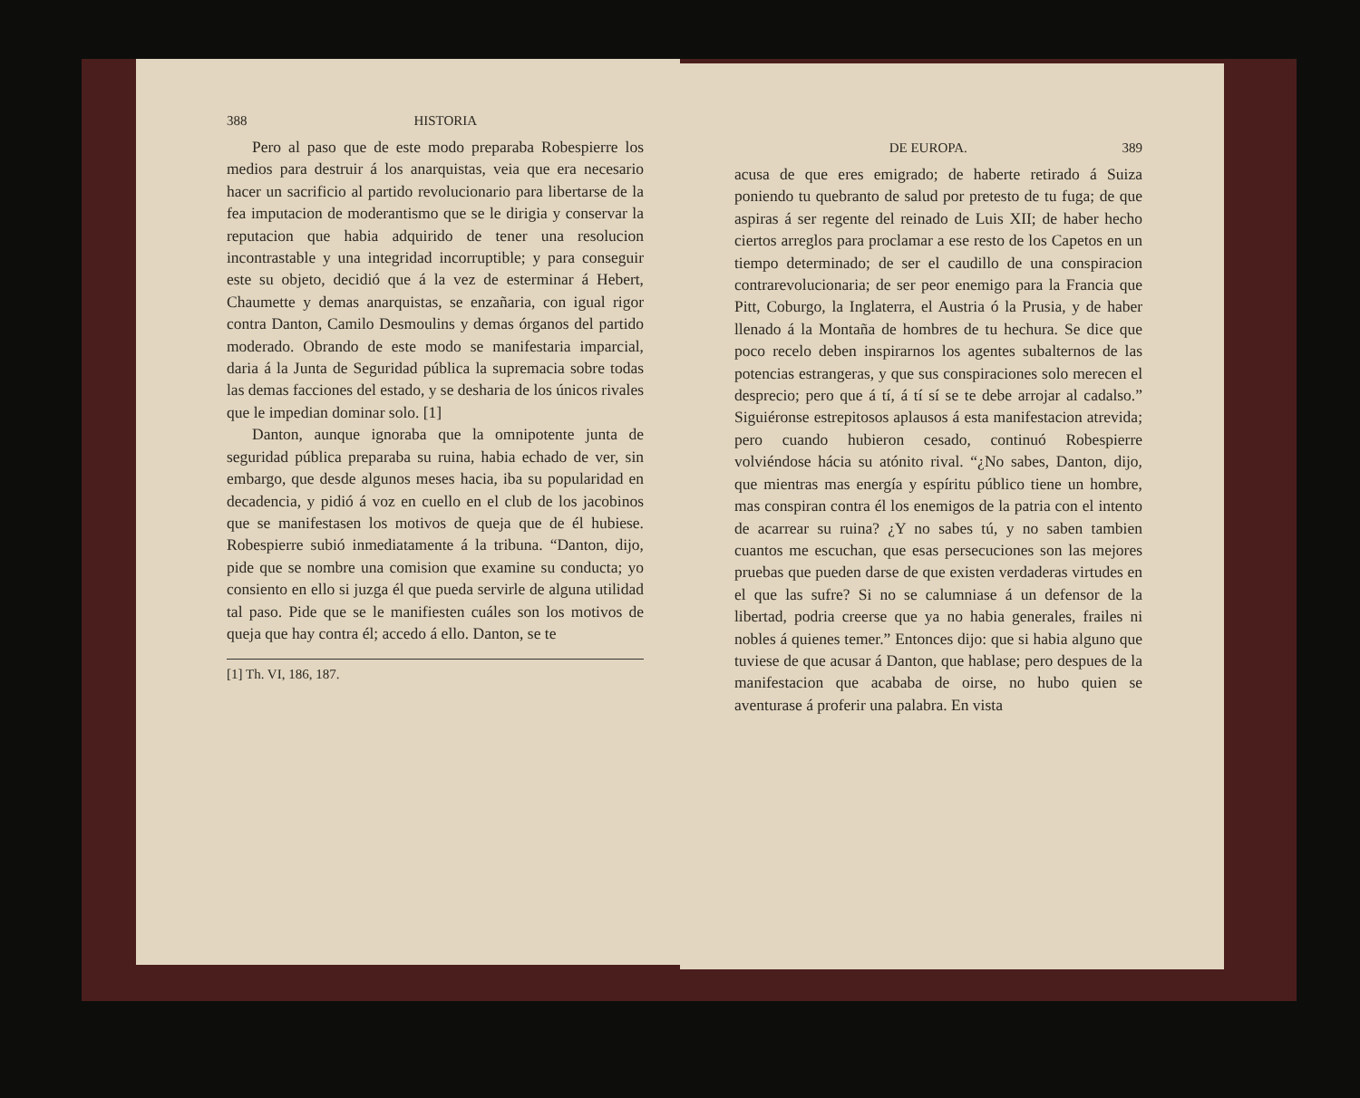388 HISTORIA
Pero al paso que de este modo preparaba Robespierre los medios para destruir á los anarquistas, veia que era necesario hacer un sacrificio al partido revolucionario para libertarse de la fea imputacion de moderantismo que se le dirigia y conservar la reputacion que habia adquirido de tener una resolucion incontrastable y una integridad incorruptible; y para conseguir este su objeto, decidió que á la vez de esterminar á Hebert, Chaumette y demas anarquistas, se enzañaria, con igual rigor contra Danton, Camilo Desmoulins y demas órganos del partido moderado. Obrando de este modo se manifestaria imparcial, daria á la Junta de Seguridad pública la supremacia sobre todas las demas facciones del estado, y se desharia de los únicos rivales que le impedian dominar solo. [1]
Danton, aunque ignoraba que la omnipotente junta de seguridad pública preparaba su ruina, habia echado de ver, sin embargo, que desde algunos meses hacia, iba su popularidad en decadencia, y pidió á voz en cuello en el club de los jacobinos que se manifestasen los motivos de queja que de él hubiese. Robespierre subió inmediatamente á la tribuna. “Danton, dijo, pide que se nombre una comision que examine su conducta; yo consiento en ello si juzga él que pueda servirle de alguna utilidad tal paso. Pide que se le manifiesten cuáles son los motivos de queja que hay contra él; accedo á ello. Danton, se te
[1] Th. VI, 186, 187.
DE EUROPA. 389
acusa de que eres emigrado; de haberte retirado á Suiza poniendo tu quebranto de salud por pretesto de tu fuga; de que aspiras á ser regente del reinado de Luis XII; de haber hecho ciertos arreglos para proclamar a ese resto de los Capetos en un tiempo determinado; de ser el caudillo de una conspiracion contrarevolucionaria; de ser peor enemigo para la Francia que Pitt, Coburgo, la Inglaterra, el Austria ó la Prusia, y de haber llenado á la Montaña de hombres de tu hechura. Se dice que poco recelo deben inspirarnos los agentes subalternos de las potencias estrangeras, y que sus conspiraciones solo merecen el desprecio; pero que á tí, á tí sí se te debe arrojar al cadalso.” Siguiéronse estrepitosos aplausos á esta manifestacion atrevida; pero cuando hubieron cesado, continuó Robespierre volviéndose hácia su atónito rival. “¿No sabes, Danton, dijo, que mientras mas energía y espíritu público tiene un hombre, mas conspiran contra él los enemigos de la patria con el intento de acarrear su ruina? ¿Y no sabes tú, y no saben tambien cuantos me escuchan, que esas persecuciones son las mejores pruebas que pueden darse de que existen verdaderas virtudes en el que las sufre? Si no se calumniase á un defensor de la libertad, podria creerse que ya no habia generales, frailes ni nobles á quienes temer.” Entonces dijo: que si habia alguno que tuviese de que acusar á Danton, que hablase; pero despues de la manifestacion que acababa de oirse, no hubo quien se aventurase á proferir una palabra. En vista